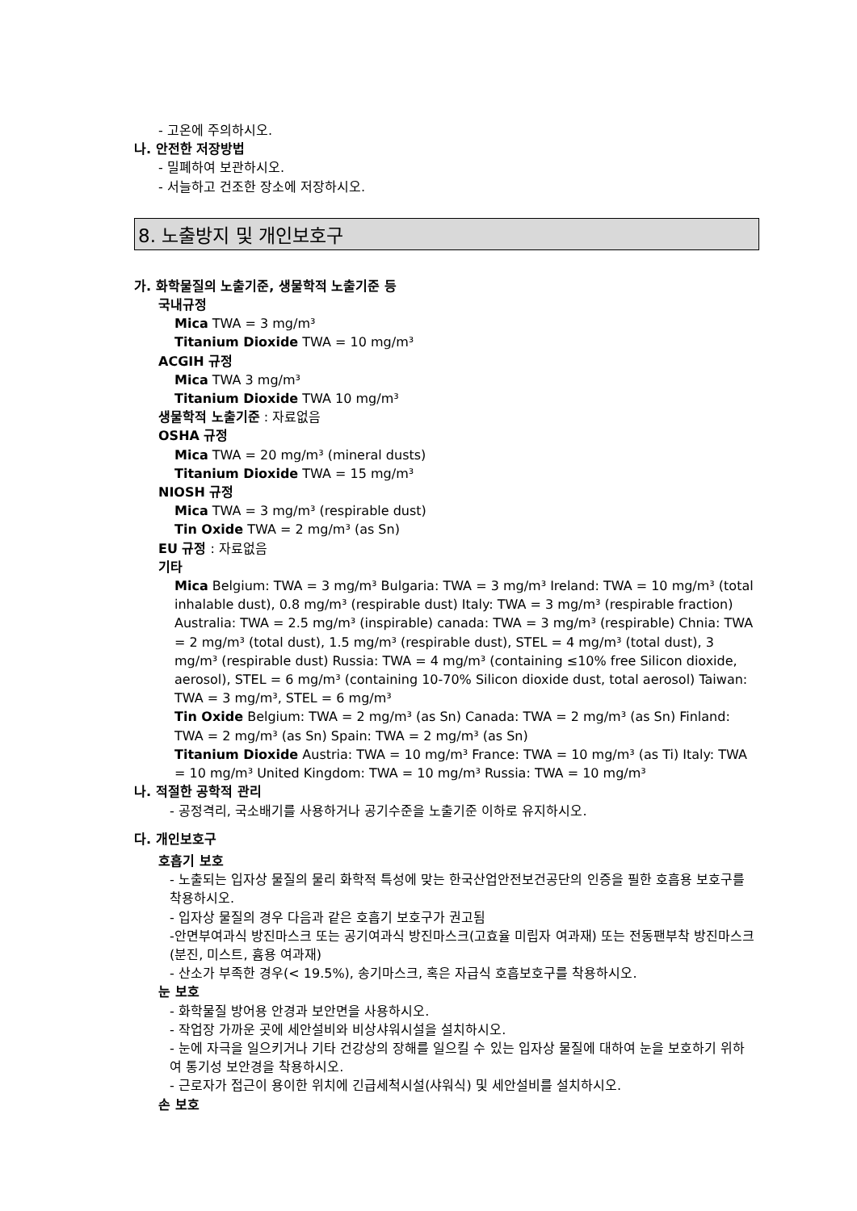- 고온에 주의하시오.
나. 안전한 저장방법
- 밀폐하여 보관하시오.
- 서늘하고 건조한 장소에 저장하시오.
8. 노출방지 및 개인보호구
가. 화학물질의 노출기준, 생물학적 노출기준 등
국내규정
Mica TWA = 3 mg/m³
Titanium Dioxide TWA = 10 mg/m³
ACGIH 규정
Mica TWA 3 mg/m³
Titanium Dioxide TWA 10 mg/m³
생물학적 노출기준 : 자료없음
OSHA 규정
Mica TWA = 20 mg/m³ (mineral dusts)
Titanium Dioxide TWA = 15 mg/m³
NIOSH 규정
Mica TWA = 3 mg/m³ (respirable dust)
Tin Oxide TWA = 2 mg/m³ (as Sn)
EU 규정 : 자료없음
기타
Mica Belgium: TWA = 3 mg/m³ Bulgaria: TWA = 3 mg/m³ Ireland: TWA = 10 mg/m³ (total inhalable dust), 0.8 mg/m³ (respirable dust) Italy: TWA = 3 mg/m³ (respirable fraction) Australia: TWA = 2.5 mg/m³ (inspirable) canada: TWA = 3 mg/m³ (respirable) Chnia: TWA = 2 mg/m³ (total dust), 1.5 mg/m³ (respirable dust), STEL = 4 mg/m³ (total dust), 3 mg/m³ (respirable dust) Russia: TWA = 4 mg/m³ (containing ≤10% free Silicon dioxide, aerosol), STEL = 6 mg/m³ (containing 10-70% Silicon dioxide dust, total aerosol) Taiwan: TWA = 3 mg/m³, STEL = 6 mg/m³
Tin Oxide Belgium: TWA = 2 mg/m³ (as Sn) Canada: TWA = 2 mg/m³ (as Sn) Finland: TWA = 2 mg/m³ (as Sn) Spain: TWA = 2 mg/m³ (as Sn)
Titanium Dioxide Austria: TWA = 10 mg/m³ France: TWA = 10 mg/m³ (as Ti) Italy: TWA = 10 mg/m³ United Kingdom: TWA = 10 mg/m³ Russia: TWA = 10 mg/m³
나. 적절한 공학적 관리
- 공정격리, 국소배기를 사용하거나 공기수준을 노출기준 이하로 유지하시오.
다. 개인보호구
호흡기 보호
- 노출되는 입자상 물질의 물리 화학적 특성에 맞는 한국산업안전보건공단의 인증을 필한 호흡용 보호구를 착용하시오.
- 입자상 물질의 경우 다음과 같은 호흡기 보호구가 권고됨
-안면부여과식 방진마스크 또는 공기여과식 방진마스크(고효율 미립자 여과재) 또는 전동팬부착 방진마스크(분진, 미스트, 흄용 여과재)
- 산소가 부족한 경우(< 19.5%), 송기마스크, 혹은 자급식 호흡보호구를 착용하시오.
눈 보호
- 화학물질 방어용 안경과 보안면을 사용하시오.
- 작업장 가까운 곳에 세안설비와 비상샤워시설을 설치하시오.
- 눈에 자극을 일으키거나 기타 건강상의 장해를 일으킬 수 있는 입자상 물질에 대하여 눈을 보호하기 위하여 통기성 보안경을 착용하시오.
- 근로자가 접근이 용이한 위치에 긴급세척시설(샤워식) 및 세안설비를 설치하시오.
손 보호